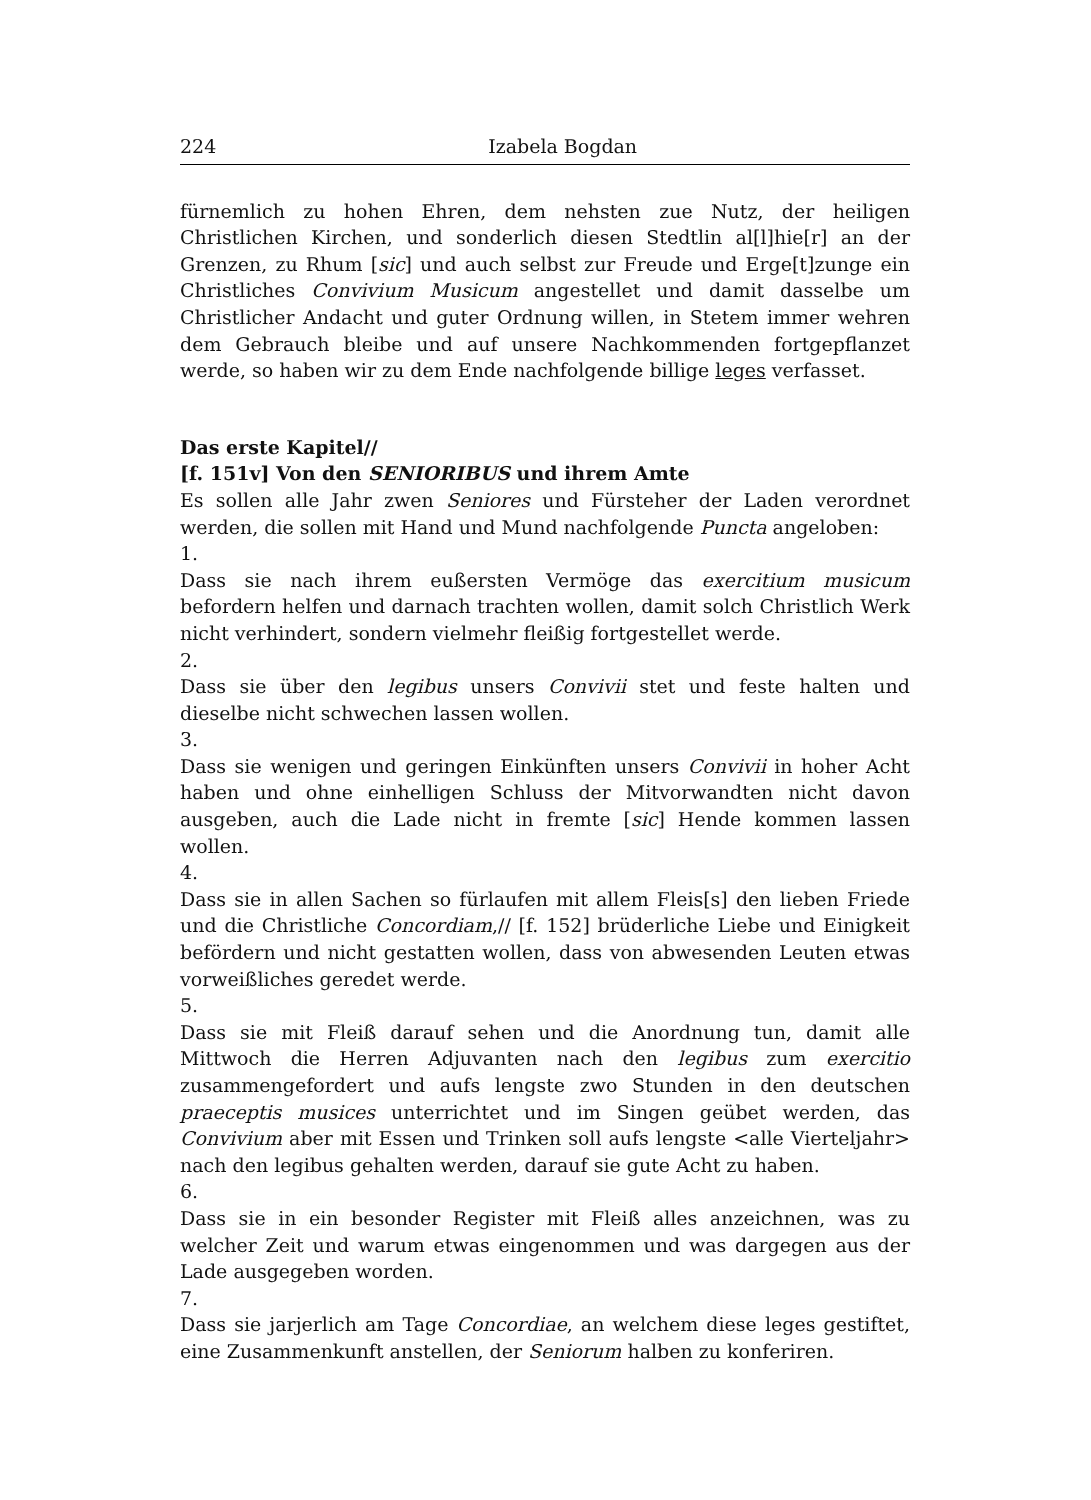224 Izabela Bogdan
fürnemlich zu hohen Ehren, dem nehsten zue Nutz, der heiligen Christlichen Kirchen, und sonderlich diesen Stedtlin al[l]hie[r] an der Grenzen, zu Rhum [sic] und auch selbst zur Freude und Erge[t]zunge ein Christliches Convivium Musicum angestellet und damit dasselbe um Christlicher Andacht und guter Ordnung willen, in Stetem immer wehren dem Gebrauch bleibe und auf unsere Nachkommenden fortgepflanzet werde, so haben wir zu dem Ende nachfolgende billige leges verfasset.
Das erste Kapitel//
[f. 151v] Von den SENIORIBUS und ihrem Amte
Es sollen alle Jahr zwen Seniores und Fürsteher der Laden verordnet werden, die sollen mit Hand und Mund nachfolgende Puncta angeloben:
1.
Dass sie nach ihrem eußersten Vermöge das exercitium musicum befordern helfen und darnach trachten wollen, damit solch Christlich Werk nicht verhindert, sondern vielmehr fleißig fortgestellet werde.
2.
Dass sie über den legibus unsers Convivii stet und feste halten und dieselbe nicht schwechen lassen wollen.
3.
Dass sie wenigen und geringen Einkünften unsers Convivii in hoher Acht haben und ohne einhelligen Schluss der Mitvorwandten nicht davon ausgeben, auch die Lade nicht in fremte [sic] Hende kommen lassen wollen.
4.
Dass sie in allen Sachen so fürlaufen mit allem Fleis[s] den lieben Friede und die Christliche Concordiam,// [f. 152] brüderliche Liebe und Einigkeit befördern und nicht gestatten wollen, dass von abwesenden Leuten etwas vorweißliches geredet werde.
5.
Dass sie mit Fleiß darauf sehen und die Anordnung tun, damit alle Mittwoch die Herren Adjuvanten nach den legibus zum exercitio zusammengefordert und aufs lengste zwo Stunden in den deutschen praeceptis musices unterrichtet und im Singen geübet werden, das Convivium aber mit Essen und Trinken soll aufs lengste <alle Vierteljahr> nach den legibus gehalten werden, darauf sie gute Acht zu haben.
6.
Dass sie in ein besonder Register mit Fleiß alles anzeichnen, was zu welcher Zeit und warum etwas eingenommen und was dargegen aus der Lade ausgegeben worden.
7.
Dass sie jarjerlich am Tage Concordiae, an welchem diese leges gestiftet, eine Zusammenkunft anstellen, der Seniorum halben zu konferiren.